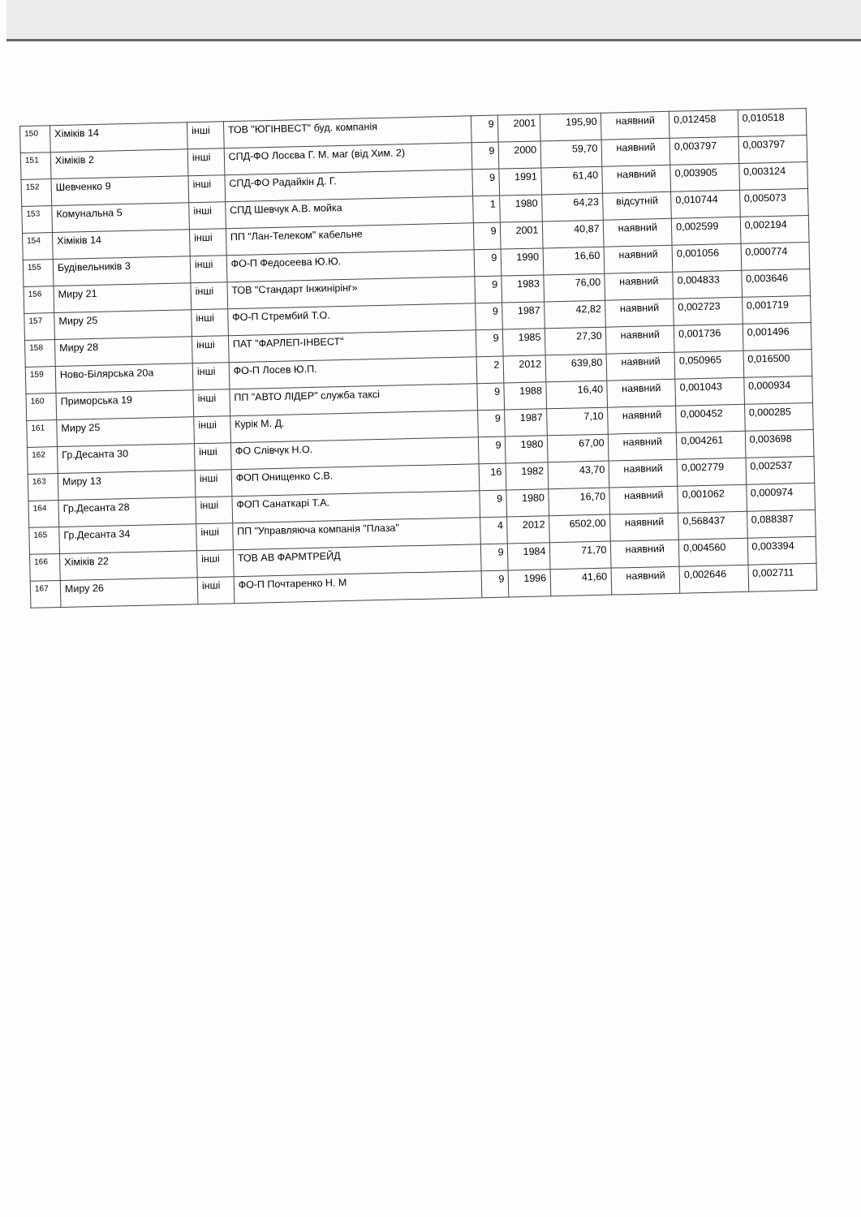| 150 | Хіміків 14 | інші | ТОВ "ЮГІНВЕСТ" буд. компанія | 9 | 2001 | 195,90 | наявний | 0,012458 | 0,010518 |
| 151 | Хіміків 2 | інші | СПД-ФО Лосєва Г. М. маг (від Хим. 2) | 9 | 2000 | 59,70 | наявний | 0,003797 | 0,003797 |
| 152 | Шевченко 9 | інші | СПД-ФО Радайкін Д. Г. | 9 | 1991 | 61,40 | наявний | 0,003905 | 0,003124 |
| 153 | Комунальна 5 | інші | СПД Шевчук А.В. мойка | 1 | 1980 | 64,23 | відсутній | 0,010744 | 0,005073 |
| 154 | Хіміків 14 | інші | ПП "Лан-Телеком" кабельне | 9 | 2001 | 40,87 | наявний | 0,002599 | 0,002194 |
| 155 | Будівельників 3 | інші | ФО-П Федосеева Ю.Ю. | 9 | 1990 | 16,60 | наявний | 0,001056 | 0,000774 |
| 156 | Миру 21 | інші | ТОВ "Стандарт Інжинірінг» | 9 | 1983 | 76,00 | наявний | 0,004833 | 0,003646 |
| 157 | Миру 25 | інші | ФО-П Стрембий Т.О. | 9 | 1987 | 42,82 | наявний | 0,002723 | 0,001719 |
| 158 | Миру 28 | інші | ПАТ "ФАРЛЕП-ІНВЕСТ" | 9 | 1985 | 27,30 | наявний | 0,001736 | 0,001496 |
| 159 | Ново-Білярська 20а | інші | ФО-П Лосев Ю.П. | 2 | 2012 | 639,80 | наявний | 0,050965 | 0,016500 |
| 160 | Приморська 19 | інші | ПП "АВТО ЛІДЕР" служба таксі | 9 | 1988 | 16,40 | наявний | 0,001043 | 0,000934 |
| 161 | Миру 25 | інші | Курік М. Д. | 9 | 1987 | 7,10 | наявний | 0,000452 | 0,000285 |
| 162 | Гр.Десанта 30 | інші | ФО Слівчук Н.О. | 9 | 1980 | 67,00 | наявний | 0,004261 | 0,003698 |
| 163 | Миру 13 | інші | ФОП Онищенко С.В. | 16 | 1982 | 43,70 | наявний | 0,002779 | 0,002537 |
| 164 | Гр.Десанта 28 | інші | ФОП Санаткарі Т.А. | 9 | 1980 | 16,70 | наявний | 0,001062 | 0,000974 |
| 165 | Гр.Десанта 34 | інші | ПП "Управляюча компанія "Плаза" | 4 | 2012 | 6502,00 | наявний | 0,568437 | 0,088387 |
| 166 | Хіміків 22 | інші | ТОВ АВ ФАРМТРЕЙД | 9 | 1984 | 71,70 | наявний | 0,004560 | 0,003394 |
| 167 | Миру 26 | інші | ФО-П Почтаренко Н. М | 9 | 1996 | 41,60 | наявний | 0,002646 | 0,002711 |